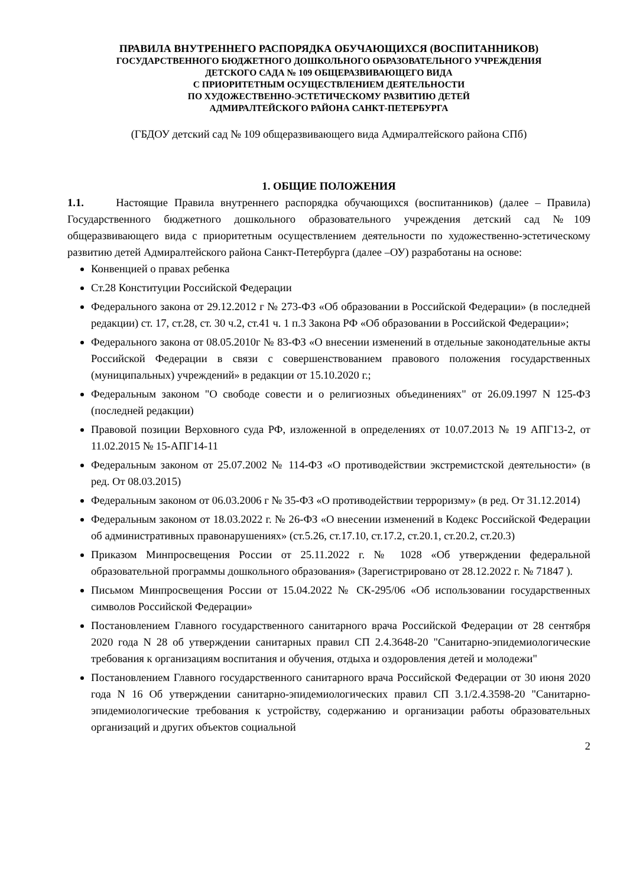ПРАВИЛА ВНУТРЕННЕГО РАСПОРЯДКА ОБУЧАЮЩИХСЯ (ВОСПИТАННИКОВ)
ГОСУДАРСТВЕННОГО БЮДЖЕТНОГО ДОШКОЛЬНОГО ОБРАЗОВАТЕЛЬНОГО УЧРЕЖДЕНИЯ
ДЕТСКОГО САДА № 109 ОБЩЕРАЗВИВАЮЩЕГО ВИДА
С ПРИОРИТЕТНЫМ ОСУЩЕСТВЛЕНИЕМ ДЕЯТЕЛЬНОСТИ
ПО ХУДОЖЕСТВЕННО-ЭСТЕТИЧЕСКОМУ РАЗВИТИЮ ДЕТЕЙ
АДМИРАЛТЕЙСКОГО РАЙОНА САНКТ-ПЕТЕРБУРГА
(ГБДОУ детский сад № 109 общеразвивающего вида Адмиралтейского района СПб)
1. ОБЩИЕ ПОЛОЖЕНИЯ
1.1. Настоящие Правила внутреннего распорядка обучающихся (воспитанников) (далее – Правила) Государственного бюджетного дошкольного образовательного учреждения детский сад №109 общеразвивающего вида с приоритетным осуществлением деятельности по художественно-эстетическому развитию детей Адмиралтейского района Санкт-Петербурга (далее –ОУ) разработаны на основе:
Конвенцией о правах ребенка
Ст.28 Конституции Российской Федерации
Федерального закона от 29.12.2012 г № 273-ФЗ «Об образовании в Российской Федерации» (в последней редакции) ст. 17, ст.28, ст. 30 ч.2, ст.41 ч. 1 п.3 Закона РФ «Об образовании в Российской Федерации»;
Федерального закона от 08.05.2010г № 83-ФЗ «О внесении изменений в отдельные законодательные акты Российской Федерации в связи с совершенствованием правового положения государственных (муниципальных) учреждений» в редакции от 15.10.2020 г.;
Федеральным законом "О свободе совести и о религиозных объединениях" от 26.09.1997 N 125-ФЗ (последней редакции)
Правовой позиции Верховного суда РФ, изложенной в определениях от 10.07.2013 № 19 АПГ13-2, от 11.02.2015 № 15-АПГ14-11
Федеральным законом от 25.07.2002 № 114-ФЗ «О противодействии экстремистской деятельности» (в ред. От 08.03.2015)
Федеральным законом от 06.03.2006 г № 35-ФЗ «О противодействии терроризму» (в ред. От 31.12.2014)
Федеральным законом от 18.03.2022 г. № 26-ФЗ «О внесении изменений в Кодекс Российской Федерации об административных правонарушениях» (ст.5.26, ст.17.10, ст.17.2, ст.20.1, ст.20.2, ст.20.3)
Приказом Минпросвещения России от 25.11.2022 г. № 1028 «Об утверждении федеральной образовательной программы дошкольного образования» (Зарегистрировано от 28.12.2022 г. № 71847 ).
Письмом Минпросвещения России от 15.04.2022 № СК-295/06 «Об использовании государственных символов Российской Федерации»
Постановлением Главного государственного санитарного врача Российской Федерации от 28 сентября 2020 года N 28 об утверждении санитарных правил СП 2.4.3648-20 "Санитарно-эпидемиологические требования к организациям воспитания и обучения, отдыха и оздоровления детей и молодежи"
Постановлением Главного государственного санитарного врача Российской Федерации от 30 июня 2020 года N 16 Об утверждении санитарно-эпидемиологических правил СП 3.1/2.4.3598-20 "Санитарно-эпидемиологические требования к устройству, содержанию и организации работы образовательных организаций и других объектов социальной
2